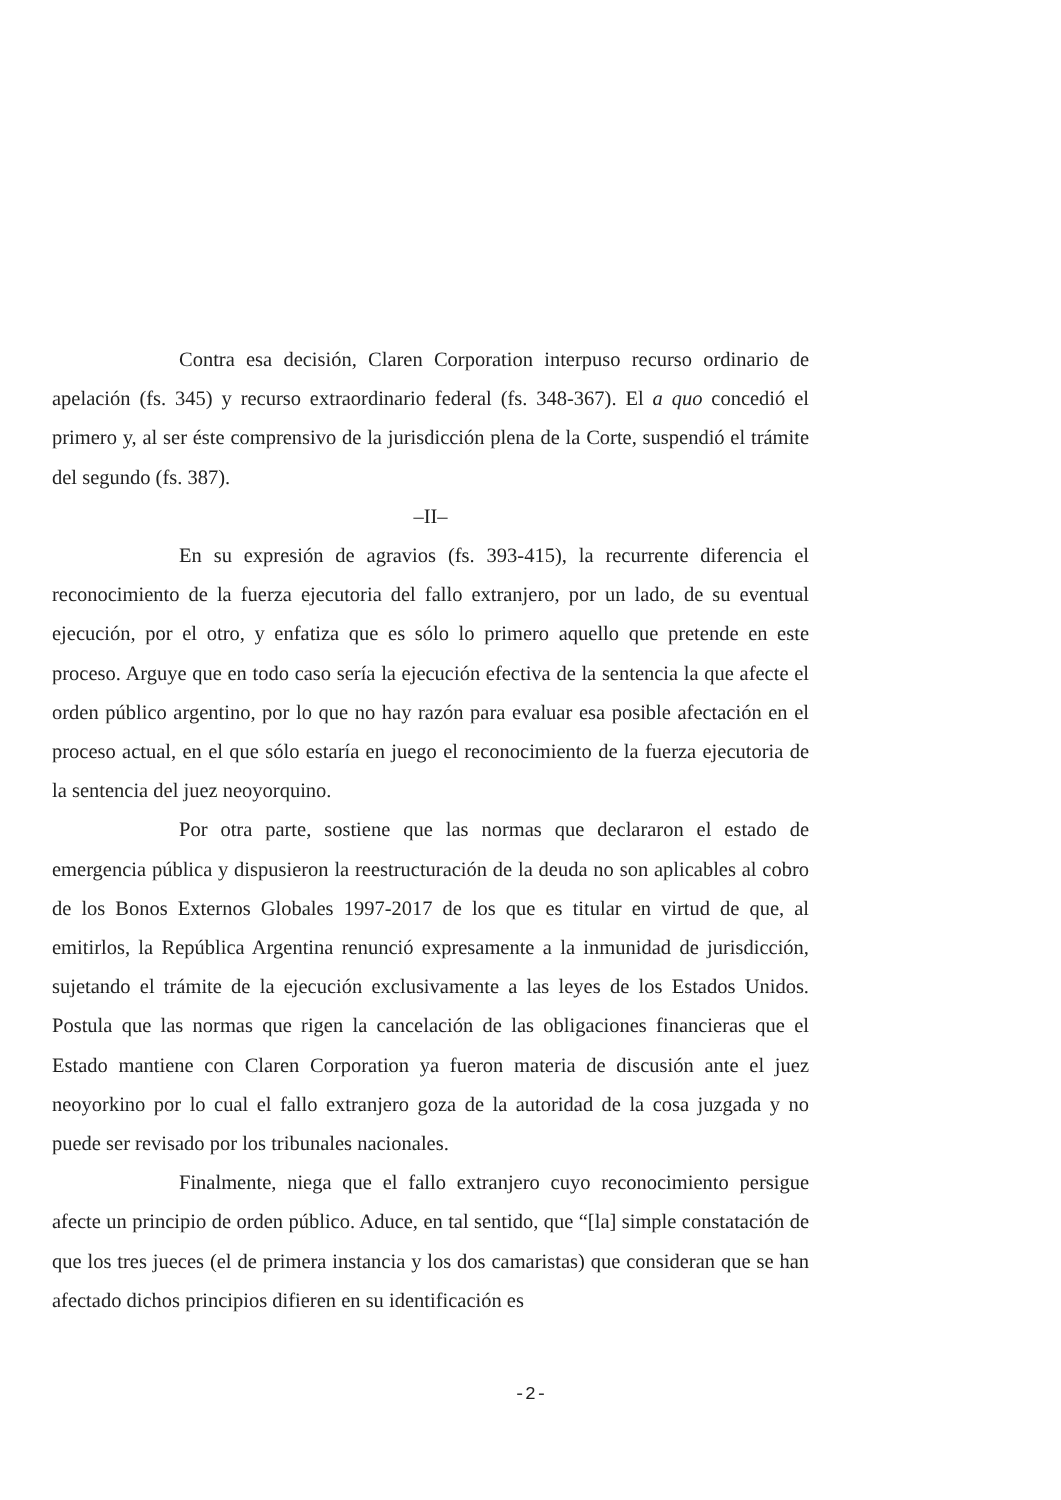Contra esa decisión, Claren Corporation interpuso recurso ordinario de apelación (fs. 345) y recurso extraordinario federal (fs. 348-367). El a quo concedió el primero y, al ser éste comprensivo de la jurisdicción plena de la Corte, suspendió el trámite del segundo (fs. 387).
–II–
En su expresión de agravios (fs. 393-415), la recurrente diferencia el reconocimiento de la fuerza ejecutoria del fallo extranjero, por un lado, de su eventual ejecución, por el otro, y enfatiza que es sólo lo primero aquello que pretende en este proceso. Arguye que en todo caso sería la ejecución efectiva de la sentencia la que afecte el orden público argentino, por lo que no hay razón para evaluar esa posible afectación en el proceso actual, en el que sólo estaría en juego el reconocimiento de la fuerza ejecutoria de la sentencia del juez neoyorquino.
Por otra parte, sostiene que las normas que declararon el estado de emergencia pública y dispusieron la reestructuración de la deuda no son aplicables al cobro de los Bonos Externos Globales 1997-2017 de los que es titular en virtud de que, al emitirlos, la República Argentina renunció expresamente a la inmunidad de jurisdicción, sujetando el trámite de la ejecución exclusivamente a las leyes de los Estados Unidos. Postula que las normas que rigen la cancelación de las obligaciones financieras que el Estado mantiene con Claren Corporation ya fueron materia de discusión ante el juez neoyorkino por lo cual el fallo extranjero goza de la autoridad de la cosa juzgada y no puede ser revisado por los tribunales nacionales.
Finalmente, niega que el fallo extranjero cuyo reconocimiento persigue afecte un principio de orden público. Aduce, en tal sentido, que “[la] simple constatación de que los tres jueces (el de primera instancia y los dos camaristas) que consideran que se han afectado dichos principios difieren en su identificación es
-2-